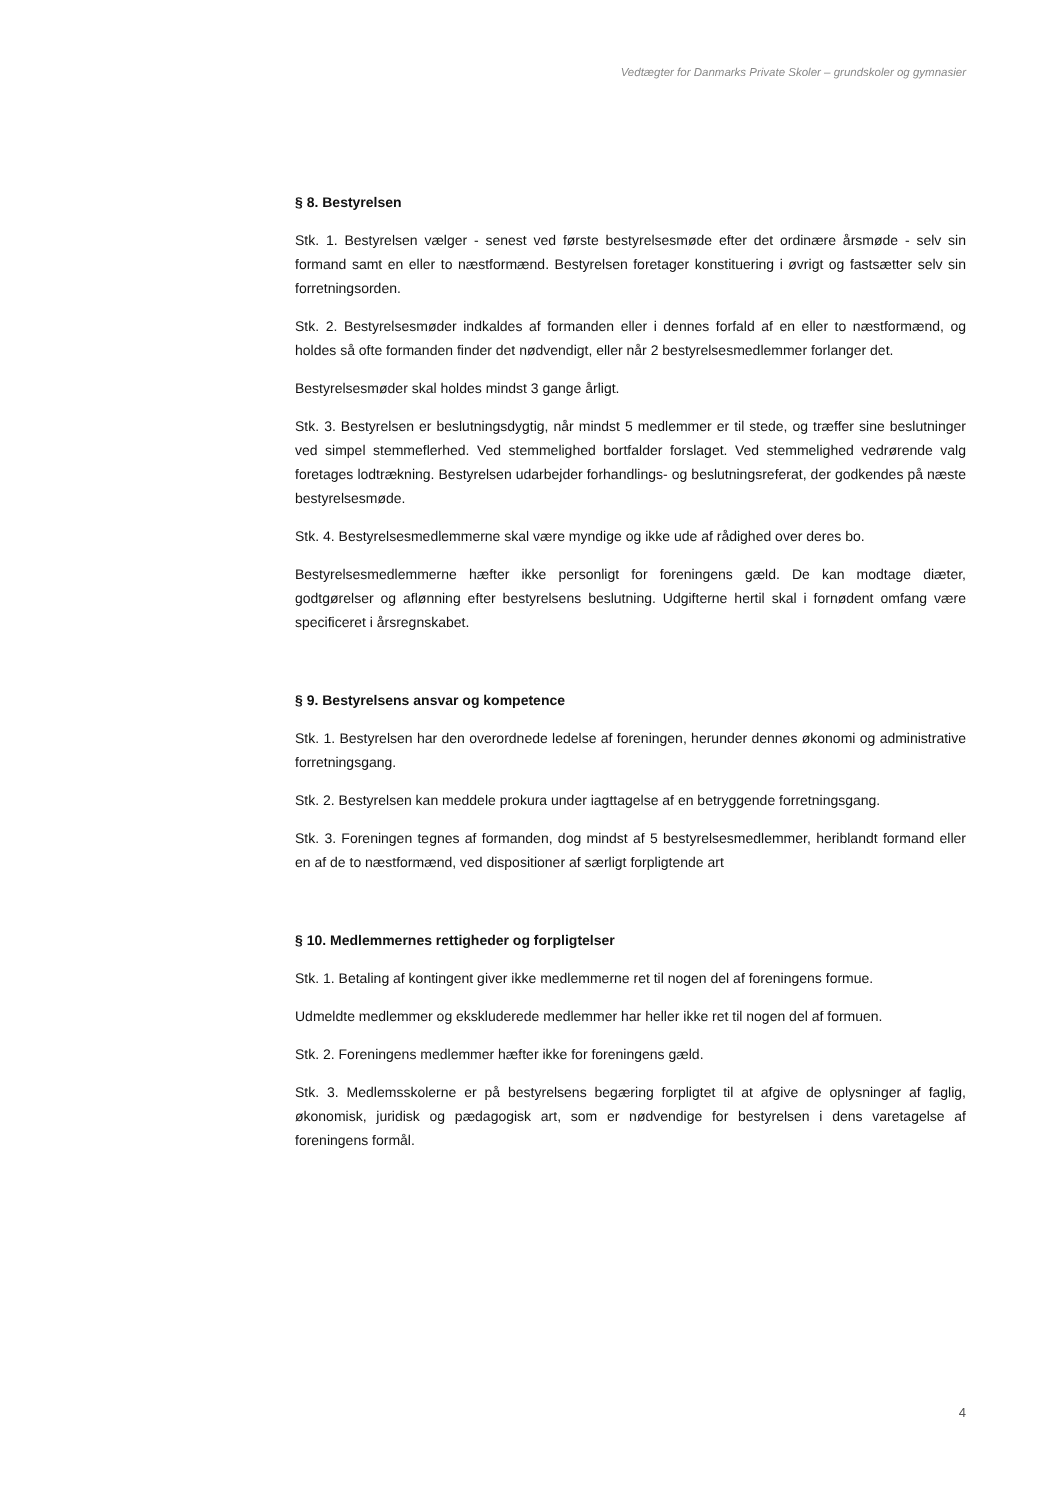Vedtægter for Danmarks Private Skoler – grundskoler og gymnasier
§ 8. Bestyrelsen
Stk. 1. Bestyrelsen vælger - senest ved første bestyrelsesmøde efter det ordinære årsmøde - selv sin formand samt en eller to næstformænd. Bestyrelsen foretager konstituering i øvrigt og fastsætter selv sin forretningsorden.
Stk. 2. Bestyrelsesmøder indkaldes af formanden eller i dennes forfald af en eller to næstformænd, og holdes så ofte formanden finder det nødvendigt, eller når 2 bestyrelsesmedlemmer forlanger det.
Bestyrelsesmøder skal holdes mindst 3 gange årligt.
Stk. 3. Bestyrelsen er beslutningsdygtig, når mindst 5 medlemmer er til stede, og træffer sine beslutninger ved simpel stemmeflerhed. Ved stemmelighed bortfalder forslaget. Ved stemmelighed vedrørende valg foretages lodtrækning. Bestyrelsen udarbejder forhandlings- og beslutningsreferat, der godkendes på næste bestyrelsesmøde.
Stk. 4. Bestyrelsesmedlemmerne skal være myndige og ikke ude af rådighed over deres bo.
Bestyrelsesmedlemmerne hæfter ikke personligt for foreningens gæld. De kan modtage diæter, godtgørelser og aflønning efter bestyrelsens beslutning. Udgifterne hertil skal i fornødent omfang være specificeret i årsregnskabet.
§ 9. Bestyrelsens ansvar og kompetence
Stk. 1. Bestyrelsen har den overordnede ledelse af foreningen, herunder dennes økonomi og administrative forretningsgang.
Stk. 2. Bestyrelsen kan meddele prokura under iagttagelse af en betryggende forretningsgang.
Stk. 3. Foreningen tegnes af formanden, dog mindst af 5 bestyrelsesmedlemmer, heriblandt formand eller en af de to næstformænd, ved dispositioner af særligt forpligtende art
§ 10. Medlemmernes rettigheder og forpligtelser
Stk. 1. Betaling af kontingent giver ikke medlemmerne ret til nogen del af foreningens formue.
Udmeldte medlemmer og ekskluderede medlemmer har heller ikke ret til nogen del af formuen.
Stk. 2. Foreningens medlemmer hæfter ikke for foreningens gæld.
Stk. 3. Medlemsskolerne er på bestyrelsens begæring forpligtet til at afgive de oplysninger af faglig, økonomisk, juridisk og pædagogisk art, som er nødvendige for bestyrelsen i dens varetagelse af foreningens formål.
4